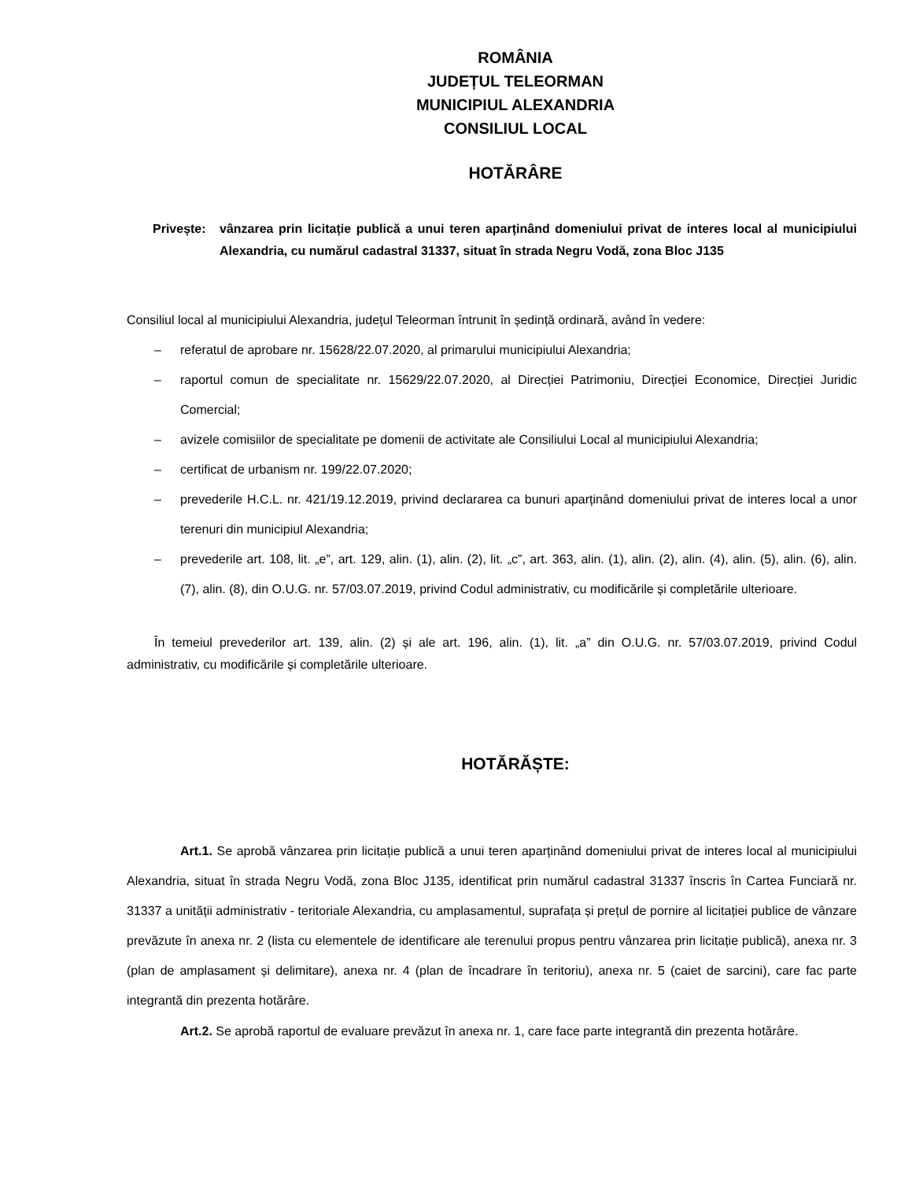ROMÂNIA
JUDEȚUL TELEORMAN
MUNICIPIUL ALEXANDRIA
CONSILIUL LOCAL
HOTĂRÂRE
Privește:
vânzarea prin licitație publică a unui teren aparținând domeniului privat de interes local al municipiului Alexandria, cu numărul cadastral 31337, situat în strada Negru Vodă, zona Bloc J135
Consiliul local al municipiului Alexandria, județul Teleorman întrunit în ședință ordinară, având în vedere:
– referatul de aprobare nr. 15628/22.07.2020, al primarului municipiului Alexandria;
– raportul comun de specialitate nr. 15629/22.07.2020, al Direcției Patrimoniu, Direcției Economice, Direcției Juridic Comercial;
– avizele comisiilor de specialitate pe domenii de activitate ale Consiliului Local al municipiului Alexandria;
– certificat de urbanism nr. 199/22.07.2020;
– prevederile H.C.L. nr. 421/19.12.2019, privind declararea ca bunuri aparținând domeniului privat de interes local a unor terenuri din municipiul Alexandria;
– prevederile art. 108, lit. „e”, art. 129, alin. (1), alin. (2), lit. „c”, art. 363, alin. (1), alin. (2), alin. (4), alin. (5), alin. (6), alin. (7), alin. (8), din O.U.G. nr. 57/03.07.2019, privind Codul administrativ, cu modificările și completările ulterioare.
În temeiul prevederilor art. 139, alin. (2) și ale art. 196, alin. (1), lit. „a” din O.U.G. nr. 57/03.07.2019, privind Codul administrativ, cu modificările și completările ulterioare.
HOTĂRĂȘTE:
Art.1. Se aprobă vânzarea prin licitație publică a unui teren aparținând domeniului privat de interes local al municipiului Alexandria, situat în strada Negru Vodă, zona Bloc J135, identificat prin numărul cadastral 31337 înscris în Cartea Funciară nr. 31337 a unității administrativ - teritoriale Alexandria, cu amplasamentul, suprafața și prețul de pornire al licitației publice de vânzare prevăzute în anexa nr. 2 (lista cu elementele de identificare ale terenului propus pentru vânzarea prin licitație publică), anexa nr. 3 (plan de amplasament și delimitare), anexa nr. 4 (plan de încadrare în teritoriu), anexa nr. 5 (caiet de sarcini), care fac parte integrantă din prezenta hotărâre.
Art.2. Se aprobă raportul de evaluare prevăzut în anexa nr. 1, care face parte integrantă din prezenta hotărâre.